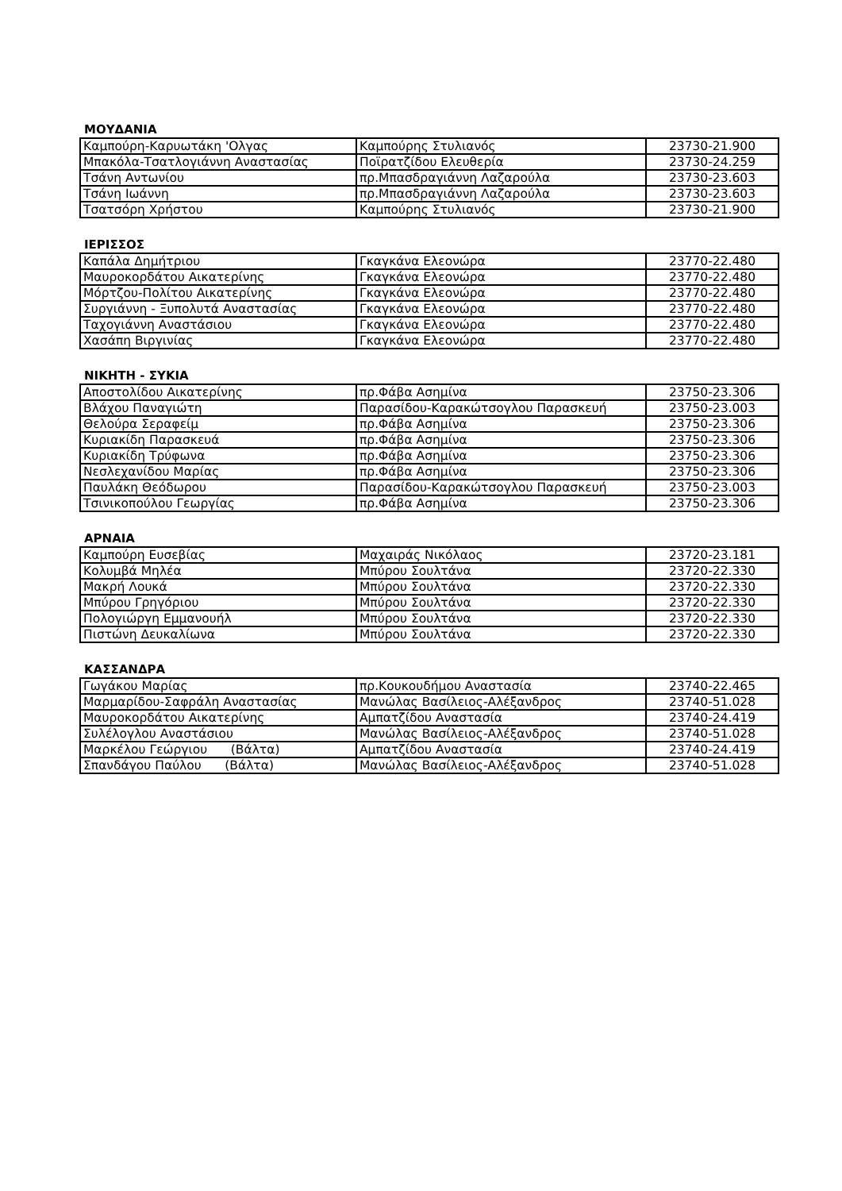ΜΟΥΔΑΝΙΑ
| Καμπούρη-Καρυωτάκη 'Ολγας | Καμπούρης Στυλιανός | 23730-21.900 |
| Μπακόλα-Τσατλογιάννη Αναστασίας | Ποϊρατζίδου Ελευθερία | 23730-24.259 |
| Τσάνη Αντωνίου | πρ.Μπασδραγιάννη Λαζαρούλα | 23730-23.603 |
| Τσάνη Ιωάννη | πρ.Μπασδραγιάννη Λαζαρούλα | 23730-23.603 |
| Τσατσόρη Χρήστου | Καμπούρης Στυλιανός | 23730-21.900 |
ΙΕΡΙΣΣΟΣ
| Καπάλα Δημήτριου | Γκαγκάνα Ελεονώρα | 23770-22.480 |
| Μαυροκορδάτου Αικατερίνης | Γκαγκάνα Ελεονώρα | 23770-22.480 |
| Μόρτζου-Πολίτου Αικατερίνης | Γκαγκάνα Ελεονώρα | 23770-22.480 |
| Συργιάννη - Ξυπολυτά Αναστασίας | Γκαγκάνα Ελεονώρα | 23770-22.480 |
| Ταχογιάννη Αναστάσιου | Γκαγκάνα Ελεονώρα | 23770-22.480 |
| Χασάπη Βιργινίας | Γκαγκάνα Ελεονώρα | 23770-22.480 |
ΝΙΚΗΤΗ - ΣΥΚΙΑ
| Αποστολίδου Αικατερίνης | πρ.Φάβα Ασημίνα | 23750-23.306 |
| Βλάχου Παναγιώτη | Παρασίδου-Καρακώτσογλου Παρασκευή | 23750-23.003 |
| Θελούρα Σεραφείμ | πρ.Φάβα Ασημίνα | 23750-23.306 |
| Κυριακίδη Παρασκευά | πρ.Φάβα Ασημίνα | 23750-23.306 |
| Κυριακίδη Τρύφωνα | πρ.Φάβα Ασημίνα | 23750-23.306 |
| Νεσλεχανίδου Μαρίας | πρ.Φάβα Ασημίνα | 23750-23.306 |
| Παυλάκη Θεόδωρου | Παρασίδου-Καρακώτσογλου Παρασκευή | 23750-23.003 |
| Τσινικοπούλου Γεωργίας | πρ.Φάβα Ασημίνα | 23750-23.306 |
ΑΡΝΑΙΑ
| Καμπούρη Ευσεβίας | Μαχαιράς Νικόλαος | 23720-23.181 |
| Κολυμβά Μηλέα | Μπύρου Σουλτάνα | 23720-22.330 |
| Μακρή Λουκά | Μπύρου Σουλτάνα | 23720-22.330 |
| Μπύρου Γρηγόριου | Μπύρου Σουλτάνα | 23720-22.330 |
| Πολογιώργη Εμμανουήλ | Μπύρου Σουλτάνα | 23720-22.330 |
| Πιστώνη Δευκαλίωνα | Μπύρου Σουλτάνα | 23720-22.330 |
ΚΑΣΣΑΝΔΡΑ
| Γωγάκου Μαρίας | πρ.Κουκουδήμου Αναστασία | 23740-22.465 |
| Μαρμαρίδου-Σαφράλη Αναστασίας | Μανώλας Βασίλειος-Αλέξανδρος | 23740-51.028 |
| Μαυροκορδάτου Αικατερίνης | Αμπατζίδου Αναστασία | 23740-24.419 |
| Συλέλογλου Αναστάσιου | Μανώλας Βασίλειος-Αλέξανδρος | 23740-51.028 |
| Μαρκέλου Γεώργιου (Βάλτα) | Αμπατζίδου Αναστασία | 23740-24.419 |
| Σπανδάγου Παύλου (Βάλτα) | Μανώλας Βασίλειος-Αλέξανδρος | 23740-51.028 |